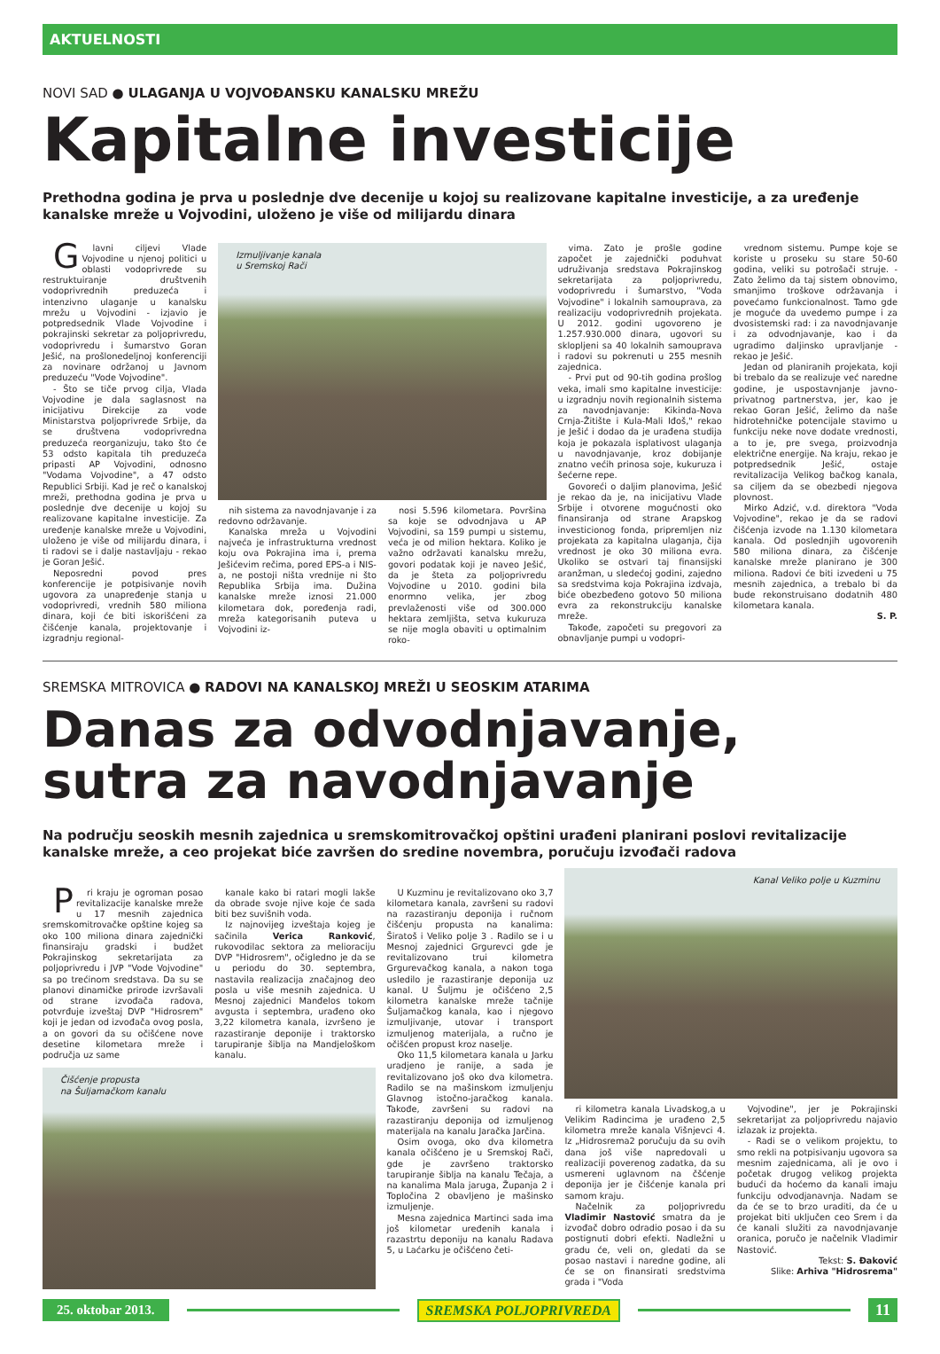AKTUELNOSTI
NOVI SAD ● ULAGANJA U VOJVOĐANSKU KANALSKU MREŽU
Kapitalne investicije
Prethodna godina je prva u poslednje dve decenije u kojoj su realizovane kapitalne investicije, a za uređenje kanalske mreže u Vojvodini, uloženo je više od milijardu dinara
Glavni ciljevi Vlade Vojvodine u njenoj politici u oblasti vodoprivrede su restruktuiranje društvenih vodoprivrednih preduzeća i intenzivno ulaganje u kanalsku mrežu u Vojvodini - izjavio je potpredsednik Vlade Vojvodine i pokrajinski sekretar za poljoprivredu, vodoprivredu i šumarstvo Goran Ješić, na prošlonedeljnoj konferenciji za novinare održanoj u Javnom preduzeću "Vode Vojvodine".
- Što se tiče prvog cilja, Vlada Vojvodine je dala saglasnost na inicijativu Direkcije za vode Ministarstva poljoprivrede Srbije, da se društvena vodoprivredna preduzeća reorganizuju, tako što će 53 odsto kapitala tih preduzeća pripasti AP Vojvodini, odnosno "Vodama Vojvodine", a 47 odsto Republici Srbiji. Kad je reč o kanalskoj mreži, prethodna godina je prva u poslednje dve decenije u kojoj su realizovane kapitalne investicije. Za uređenje kanalske mreže u Vojvodini, uloženo je više od milijardu dinara, i ti radovi se i dalje nastavljaju - rekao je Goran Ješić.
Neposredni povod pres konferencije je potpisivanje novih ugovora za unapređenje stanja u vodoprivredi, vrednih 580 miliona dinara, koji će biti iskorišćeni za čišćenje kanala, projektovanje i izgradnju regional-
Izmuljivanje kanala
u Sremskoj Rači
nih sistema za navodnjavanje i za redovno održavanje.
Kanalska mreža u Vojvodini najveća je infrastrukturna vrednost koju ova Pokrajina ima i, prema Ješićevim rečima, pored EPS-a i NIS-a, ne postoji ništa vrednije ni što Republika Srbija ima. Dužina kanalske mreže iznosi 21.000 kilometara dok, poređenja radi, mreža kategorisanih puteva u Vojvodini iz-
nosi 5.596 kilometara. Površina sa koje se odvodnjava u AP Vojvodini, sa 159 pumpi u sistemu, veća je od milion hektara. Koliko je važno održavati kanalsku mrežu, govori podatak koji je naveo Ješić, da je šteta za poljoprivredu Vojvodine u 2010. godini bila enormno velika, jer zbog prevlaženosti više od 300.000 hektara zemljišta, setva kukuruza se nije mogla obaviti u optimalnim roko-
vima. Zato je prošle godine započet je zajednički poduhvat udruživanja sredstava Pokrajinskog sekretarijata za poljoprivredu, vodoprivredu i šumarstvo, "Voda Vojvodine" i lokalnih samouprava, za realizaciju vodoprivrednih projekata. U 2012. godini ugovoreno je 1.257.930.000 dinara, ugovori su sklopljeni sa 40 lokalnih samouprava i radovi su pokrenuti u 255 mesnih zajednica.
- Prvi put od 90-tih godina prošlog veka, imali smo kapitalne investicije: u izgradnju novih regionalnih sistema za navodnjavanje: Kikinda-Nova Crnja-Žitište i Kula-Mali Iđoš," rekao je Ješić i dodao da je urađena studija koja je pokazala isplativost ulaganja u navodnjavanje, kroz dobijanje znatno većih prinosa soje, kukuruza i šećerne repe.
Govoreći o daljim planovima, Ješić je rekao da je, na inicijativu Vlade Srbije i otvorene mogućnosti oko finansiranja od strane Arapskog investicionog fonda, pripremljen niz projekata za kapitalna ulaganja, čija vrednost je oko 30 miliona evra. Ukoliko se ostvari taj finansijski aranžman, u sledećoj godini, zajedno sa sredstvima koja Pokrajina izdvaja, biće obezbeđeno gotovo 50 miliona evra za rekonstrukciju kanalske mreže.
Takođe, započeti su pregovori za obnavljanje pumpi u vodopri-
vrednom sistemu. Pumpe koje se koriste u proseku su stare 50-60 godina, veliki su potrošači struje. - Zato želimo da taj sistem obnovimo, smanjimo troškove održavanja i povećamo funkcionalnost. Tamo gde je moguće da uvedemo pumpe i za dvosistemski rad: i za navodnjavanje i za odvodnjavanje, kao i da ugradimo daljinsko upravljanje - rekao je Ješić.
Jedan od planiranih projekata, koji bi trebalo da se realizuje već naredne godine, je uspostavnjanje javno-privatnog partnerstva, jer, kao je rekao Goran Ješić, želimo da naše hidrotehničke potencijale stavimo u funkciju neke nove dodate vrednosti, a to je, pre svega, proizvodnja električne energije. Na kraju, rekao je potpredsednik Ješić, ostaje revitalizacija Velikog bačkog kanala, sa ciljem da se obezbedi njegova plovnost.
Mirko Adzić, v.d. direktora "Voda Vojvodine", rekao je da se radovi čišćenja izvode na 1.130 kilometara kanala. Od poslednjih ugovorenih 580 miliona dinara, za čišćenje kanalske mreže planirano je 300 miliona. Radovi će biti izvedeni u 75 mesnih zajednica, a trebalo bi da bude rekonstruisano dodatnih 480 kilometara kanala.
S. P.
SREMSKA MITROVICA ● RADOVI NA KANALSKOJ MREŽI U SEOSKIM ATARIMA
Danas za odvodnjavanje,
sutra za navodnjavanje
Na području seoskih mesnih zajednica u sremskomitrovačkoj opštini urađeni planirani poslovi revitalizacije kanalske mreže, a ceo projekat biće završen do sredine novembra, poručuju izvođači radova
Pri kraju je ogroman posao revitalizacije kanalske mreže u 17 mesnih zajednica sremskomitrovačke opštine kojeg sa oko 100 miliona dinara zajednički finansiraju gradski i budžet Pokrajinskog sekretarijata za poljoprivredu i JVP "Vode Vojvodine" sa po trećinom sredstava. Da su se planovi dinamičke prirode izvršavali od strane izvođača radova, potvrđuje izveštaj DVP "Hidrosrem" koji je jedan od izvođača ovog posla, a on govori da su očišćene nove desetine kilometara mreže i područja uz same
kanale kako bi ratari mogli lakše da obrade svoje njive koje će sada biti bez suvišnih voda.
Iz najnovijeg izveštaja kojeg je sačinila Verica Ranković, rukovodilac sektora za melioraciju DVP "Hidrosrem", očigledno je da se u periodu do 30. septembra, nastavila realizacija značajnog deo posla u više mesnih zajednica. U Mesnoj zajednici Manđelos tokom avgusta i septembra, urađeno oko 3,22 kilometra kanala, izvršeno je razastiranje deponije i traktorsko tarupiranje šiblja na Mandjeloškom kanalu.
Čišćenje propusta
na Šuljamačkom kanalu
U Kuzminu je revitalizovano oko 3,7 kilometara kanala, završeni su radovi na razastiranju deponija i ručnom čišćenju propusta na kanalima: Širatoš i Veliko polje 3 . Radilo se i u Mesnoj zajednici Grgurevci gde je revitalizovano trui kilometra Grgurevačkog kanala, a nakon toga usledilo je razastiranje deponija uz kanal. U Šuljmu je očišćeno 2,5 kilometra kanalske mreže tačnije Šuljamačkog kanala, kao i njegovo izmuljivanje, utovar i transport izmuljenog materijala, a ručno je očišćen propust kroz naselje.
Oko 11,5 kilometara kanala u Jarku uradjeno je ranije, a sada je revitalizovano još oko dva kilometra. Radilo se na mašinskom izmuljenju Glavnog istočno-jaračkog kanala. Takođe, završeni su radovi na razastiranju deponija od izmuljenog materijala na kanalu Jaračka Jarčina.
Osim ovoga, oko dva kilometra kanala očišćeno je u Sremskoj Rači, gde je završeno traktorsko tarupiranje šiblja na kanalu Tečaja, a na kanalima Mala jaruga, Županja 2 i Topločina 2 obavljeno je mašinsko izmuljenje.
Mesna zajednica Martinci sada ima još kilometar uređenih kanala i razastrtu deponiju na kanalu Radava 5, u Laćarku je očišćeno četi-
Kanal Veliko polje u Kuzminu
ri kilometra kanala Livadskog,a u Velikim Radincima je urađeno 2,5 kilometra mreže kanala Višnjevci 4. Iz „Hidrosrema2 poručuju da su ovih dana još više napredovali u realizaciji poverenog zadatka, da su usmereni uglavnom na čšćenje deponija jer je čišćenje kanala pri samom kraju.
Načelnik za poljoprivredu Vladimir Nastović smatra da je izvođač dobro odradio posao i da su postignuti dobri efekti. Nadležni u gradu će, veli on, gledati da se posao nastavi i naredne godine, ali će se on finansirati sredstvima grada i "Voda
Vojvodine", jer je Pokrajinski sekretarijat za poljoprivredu najavio izlazak iz projekta.
- Radi se o velikom projektu, to smo rekli na potpisivanju ugovora sa mesnim zajednicama, ali je ovo i početak drugog velikog projekta budući da hoćemo da kanali imaju funkciju odvodjanavnja. Nadam se da će se to brzo uraditi, da će u projekat biti uključen ceo Srem i da će kanali služiti za navodnjavanje oranica, poručo je načelnik Vladimir Nastović.
Tekst: S. Đaković
Slike: Arhiva "Hidrosrema"
25. oktobar 2013. SREMSKA POLJOPRIVREDA 11